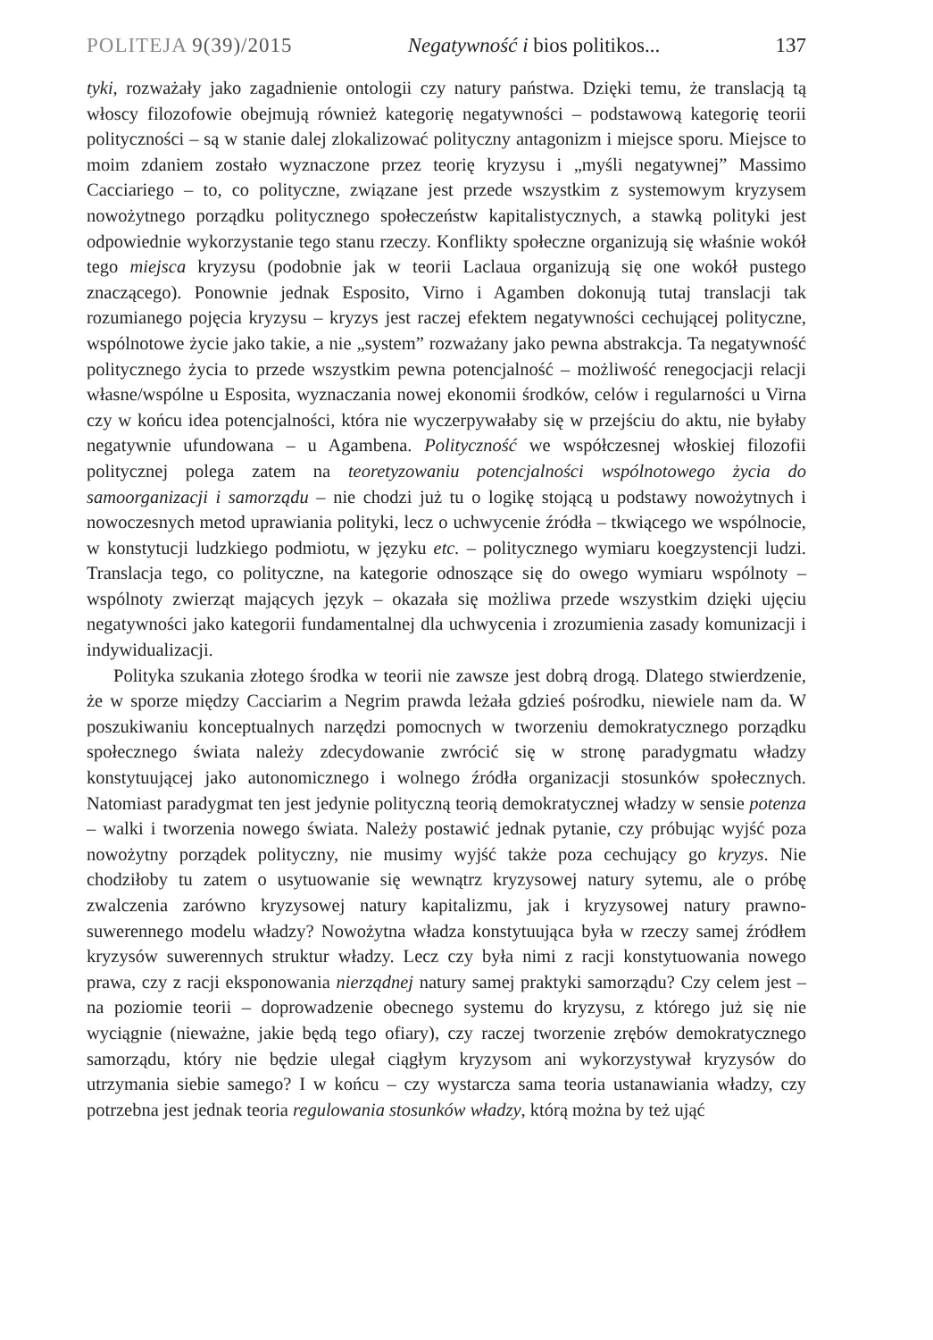POLITEJA 9(39)/2015 Negatywność i bios politikos... 137
tyki, rozważały jako zagadnienie ontologii czy natury państwa. Dzięki temu, że translacją tą włoscy filozofowie obejmują również kategorię negatywności – podstawową kategorię teorii polityczności – są w stanie dalej zlokalizować polityczny antagonizm i miejsce sporu. Miejsce to moim zdaniem zostało wyznaczone przez teorię kryzysu i „myśli negatywnej” Massimo Cacciariego – to, co polityczne, związane jest przede wszystkim z systemowym kryzysem nowożytnego porządku politycznego społeczeństw kapitalistycznych, a stawką polityki jest odpowiednie wykorzystanie tego stanu rzeczy. Konflikty społeczne organizują się właśnie wokół tego miejsca kryzysu (podobnie jak w teorii Laclaua organizują się one wokół pustego znaczącego). Ponownie jednak Esposito, Virno i Agamben dokonują tutaj translacji tak rozumianego pojęcia kryzysu – kryzys jest raczej efektem negatywności cechującej polityczne, wspólnotowe życie jako takie, a nie „system” rozważany jako pewna abstrakcja. Ta negatywność politycznego życia to przede wszystkim pewna potencjalność – możliwość renegocjacji relacji własne/wspólne u Esposita, wyznaczania nowej ekonomii środków, celów i regularności u Virna czy w końcu idea potencjalności, która nie wyczerpywałaby się w przejściu do aktu, nie byłaby negatywnie ufundowana – u Agambena. Polityczność we współczesnej włoskiej filozofii politycznej polega zatem na teoretyzowaniu potencjalności wspólnotowego życia do samoorganizacji i samorządu – nie chodzi już tu o logikę stojącą u podstawy nowożytnych i nowoczesnych metod uprawiania polityki, lecz o uchwycenie źródła – tkwiącego we wspólnocie, w konstytucji ludzkiego podmiotu, w języku etc. – politycznego wymiaru koegzystencji ludzi. Translacja tego, co polityczne, na kategorie odnoszące się do owego wymiaru wspólnoty – wspólnoty zwierząt mających język – okazała się możliwa przede wszystkim dzięki ujęciu negatywności jako kategorii fundamentalnej dla uchwycenia i zrozumienia zasady komunizacji i indywidualizacji.
Polityka szukania złotego środka w teorii nie zawsze jest dobrą drogą. Dlatego stwierdzenie, że w sporze między Cacciarim a Negrim prawda leżała gdzieś pośrodku, niewiele nam da. W poszukiwaniu konceptualnych narzędzi pomocnych w tworzeniu demokratycznego porządku społecznego świata należy zdecydowanie zwrócić się w stronę paradygmatu władzy konstytuującej jako autonomicznego i wolnego źródła organizacji stosunków społecznych. Natomiast paradygmat ten jest jedynie polityczną teorią demokratycznej władzy w sensie potenza – walki i tworzenia nowego świata. Należy postawić jednak pytanie, czy próbując wyjść poza nowożytny porządek polityczny, nie musimy wyjść także poza cechujący go kryzys. Nie chodziłoby tu zatem o usytuowanie się wewnątrz kryzysowej natury sytemu, ale o próbę zwalczenia zarówno kryzysowej natury kapitalizmu, jak i kryzysowej natury prawno-suwerennego modelu władzy? Nowożytna władza konstytuująca była w rzeczy samej źródłem kryzysów suwerennych struktur władzy. Lecz czy była nimi z racji konstytuowania nowego prawa, czy z racji eksponowania nierządnej natury samej praktyki samorządu? Czy celem jest – na poziomie teorii – doprowadzenie obecnego systemu do kryzysu, z którego już się nie wyciągnie (nieważne, jakie będą tego ofiary), czy raczej tworzenie zrębów demokratycznego samorządu, który nie będzie ulegał ciągłym kryzysom ani wykorzystywał kryzysów do utrzymania siebie samego? I w końcu – czy wystarcza sama teoria ustanawiania władzy, czy potrzebna jest jednak teoria regulowania stosunków władzy, którą można by też ująć